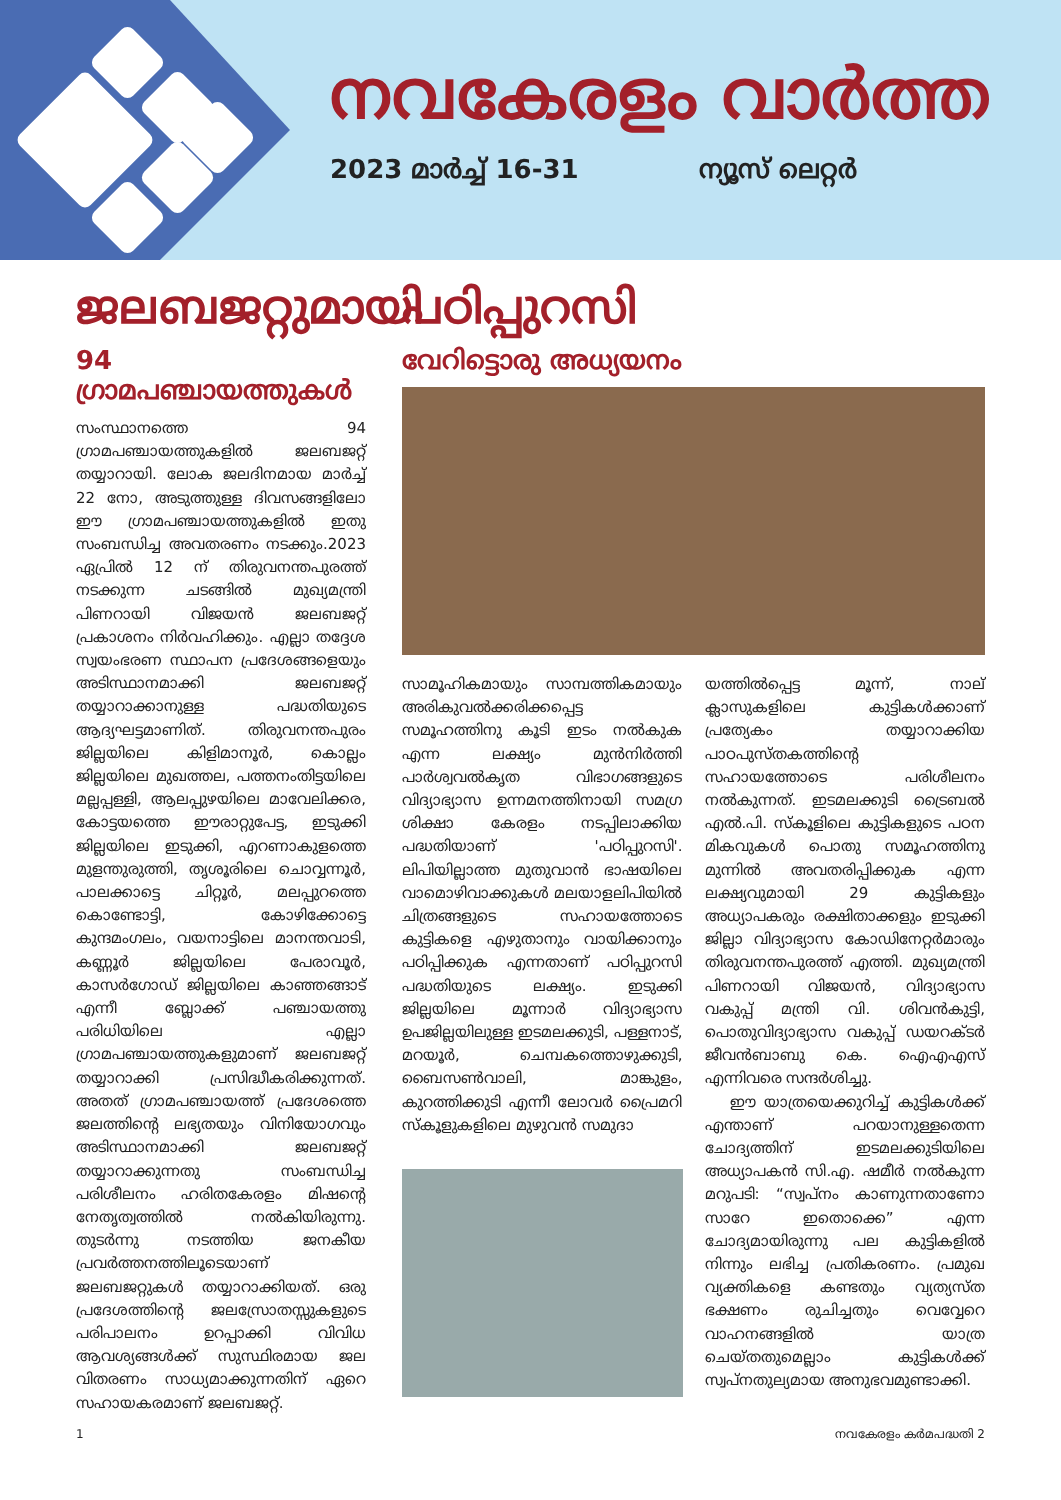നവകേരളം വാർത്ത
2023 മാർച്ച് 16-31 ന്യൂസ് ലെറ്റർ
ജലബജറ്റുമായി
94 ഗ്രാമപഞ്ചായത്തുകൾ
സംസ്ഥാനത്തെ 94 ഗ്രാമപഞ്ചായത്തുകളിൽ ജലബജറ്റ് തയ്യാറായി. ലോക ജലദിനമായ മാർച്ച് 22 നോ, അടുത്തുള്ള ദിവസങ്ങളിലോ ഈ ഗ്രാമപഞ്ചായത്തുകളിൽ ഇതു സംബന്ധിച്ച അവതരണം നടക്കും.2023 ഏപ്രിൽ 12 ന് തിരുവനന്തപുരത്ത് നടക്കുന്ന ചടങ്ങിൽ മുഖ്യമന്ത്രി പിണറായി വിജയൻ ജലബജറ്റ് പ്രകാശനം നിർവഹിക്കും. എല്ലാ തദ്ദേശ സ്വയംഭരണ സ്ഥാപന പ്രദേശങ്ങളെയും അടിസ്ഥാനമാക്കി ജലബജറ്റ് തയ്യാറാക്കാനുള്ള പദ്ധതിയുടെ ആദ്യഘട്ടമാണിത്. തിരുവനന്തപുരം ജില്ലയിലെ കിളിമാനൂർ, കൊല്ലം ജില്ലയിലെ മുഖത്തല, പത്തനംതിട്ടയിലെ മല്ലപ്പള്ളി, ആലപ്പുഴയിലെ മാവേലിക്കര, കോട്ടയത്തെ ഈരാറ്റുപേട്ട, ഇടുക്കി ജില്ലയിലെ ഇടുക്കി, എറണാകുളത്തെ മുളന്തുരുത്തി, തൃശൂരിലെ ചൊവ്വന്നൂർ, പാലക്കാട്ടെ ചിറ്റൂർ, മലപ്പുറത്തെ കൊണ്ടോട്ടി, കോഴിക്കോട്ടെ കുന്ദമംഗലം, വയനാട്ടിലെ മാനന്തവാടി, കണ്ണൂർ ജില്ലയിലെ പേരാവൂർ, കാസർഗോഡ് ജില്ലയിലെ കാഞ്ഞങ്ങാട് എന്നീ ബ്ലോക്ക് പഞ്ചായത്തു പരിധിയിലെ എല്ലാ ഗ്രാമപഞ്ചായത്തുകളുമാണ് ജലബജറ്റ് തയ്യാറാക്കി പ്രസിദ്ധീകരിക്കുന്നത്. അതത് ഗ്രാമപഞ്ചായത്ത് പ്രദേശത്തെ ജലത്തിന്റെ ലഭ്യതയും വിനിയോഗവും അടിസ്ഥാനമാക്കി ജലബജറ്റ് തയ്യാറാക്കുന്നതു സംബന്ധിച്ച പരിശീലനം ഹരിതകേരളം മിഷന്റെ നേതൃത്വത്തിൽ നൽകിയിരുന്നു. തുടർന്നു നടത്തിയ ജനകീയ പ്രവർത്തനത്തിലൂടെയാണ് ജലബജറ്റുകൾ തയ്യാറാക്കിയത്. ഒരു പ്രദേശത്തിന്റെ ജലസ്രോതസ്സുകളുടെ പരിപാലനം ഉറപ്പാക്കി വിവിധ ആവശ്യങ്ങൾക്ക് സുസ്ഥിരമായ ജല വിതരണം സാധ്യമാക്കുന്നതിന് ഏറെ സഹായകരമാണ് ജലബജറ്റ്.
പഠിപ്പുറസി
വേറിട്ടൊരു അധ്യയനം
സാമൂഹികമായും സാമ്പത്തികമായും അരികുവൽക്കരിക്കപ്പെട്ട സമൂഹത്തിനു കൂടി ഇടം നൽകുക എന്ന ലക്ഷ്യം മുൻനിർത്തി പാർശ്വവൽകൃത വിഭാഗങ്ങളുടെ വിദ്യാഭ്യാസ ഉന്നമനത്തിനായി സമഗ്ര ശിക്ഷാ കേരളം നടപ്പിലാക്കിയ പദ്ധതിയാണ് 'പഠിപ്പുറസി'. ലിപിയില്ലാത്ത മുതുവാൻ ഭാഷയിലെ വാമൊഴിവാക്കുകൾ മലയാളലിപിയിൽ ചിത്രങ്ങളുടെ സഹായത്തോടെ കുട്ടികളെ എഴുതാനും വായിക്കാനും പഠിപ്പിക്കുക എന്നതാണ് പഠിപ്പുറസി പദ്ധതിയുടെ ലക്ഷ്യം. ഇടുക്കി ജില്ലയിലെ മൂന്നാർ വിദ്യാഭ്യാസ ഉപജില്ലയിലുള്ള ഇടമലക്കുടി, പള്ളനാട്, മറയൂർ, ചെമ്പകത്തൊഴുക്കുടി, ബൈസൺവാലി, മാങ്കുളം, കുറത്തിക്കുടി എന്നീ ലോവർ പ്രൈമറി സ്കൂളുകളിലെ മുഴുവൻ സമുദാ
യത്തിൽപ്പെട്ട മൂന്ന്, നാല് ക്ലാസുകളിലെ കുട്ടികൾക്കാണ് പ്രത്യേകം തയ്യാറാക്കിയ പാഠപുസ്തകത്തിന്റെ സഹായത്തോടെ പരിശീലനം നൽകുന്നത്. ഇടമലക്കുടി ട്രൈബൽ എൽ.പി. സ്കൂളിലെ കുട്ടികളുടെ പഠന മികവുകൾ പൊതു സമൂഹത്തിനു മുന്നിൽ അവതരിപ്പിക്കുക എന്ന ലക്ഷ്യവുമായി 29 കുട്ടികളും അധ്യാപകരും രക്ഷിതാക്കളും ഇടുക്കി ജില്ലാ വിദ്യാഭ്യാസ കോഡിനേറ്റർമാരും തിരുവനന്തപുരത്ത് എത്തി. മുഖ്യമന്ത്രി പിണറായി വിജയൻ, വിദ്യാഭ്യാസ വകുപ്പ് മന്ത്രി വി. ശിവൻകുട്ടി, പൊതുവിദ്യാഭ്യാസ വകുപ്പ് ഡയറക്ടർ ജീവൻബാബു കെ. ഐഎഎസ് എന്നിവരെ സന്ദർശിച്ചു.
ഈ യാത്രയെക്കുറിച്ച് കുട്ടികൾക്ക് എന്താണ് പറയാനുള്ളതെന്ന ചോദ്യത്തിന് ഇടമലക്കുടിയിലെ അധ്യാപകൻ സി.എ. ഷമീർ നൽകുന്ന മറുപടി: “സ്വപ്നം കാണുന്നതാണോ സാറേ ഇതൊക്കെ” എന്ന ചോദ്യമായിരുന്നു പല കുട്ടികളിൽ നിന്നും ലഭിച്ച പ്രതികരണം. പ്രമുഖ വ്യക്തികളെ കണ്ടതും വ്യത്യസ്ത ഭക്ഷണം രുചിച്ചതും വെവ്വേറെ വാഹനങ്ങളിൽ യാത്ര ചെയ്തതുമെല്ലാം കുട്ടികൾക്ക് സ്വപ്നതുല്യമായ അനുഭവമുണ്ടാക്കി.
1 നവകേരളം കർമപദ്ധതി 2